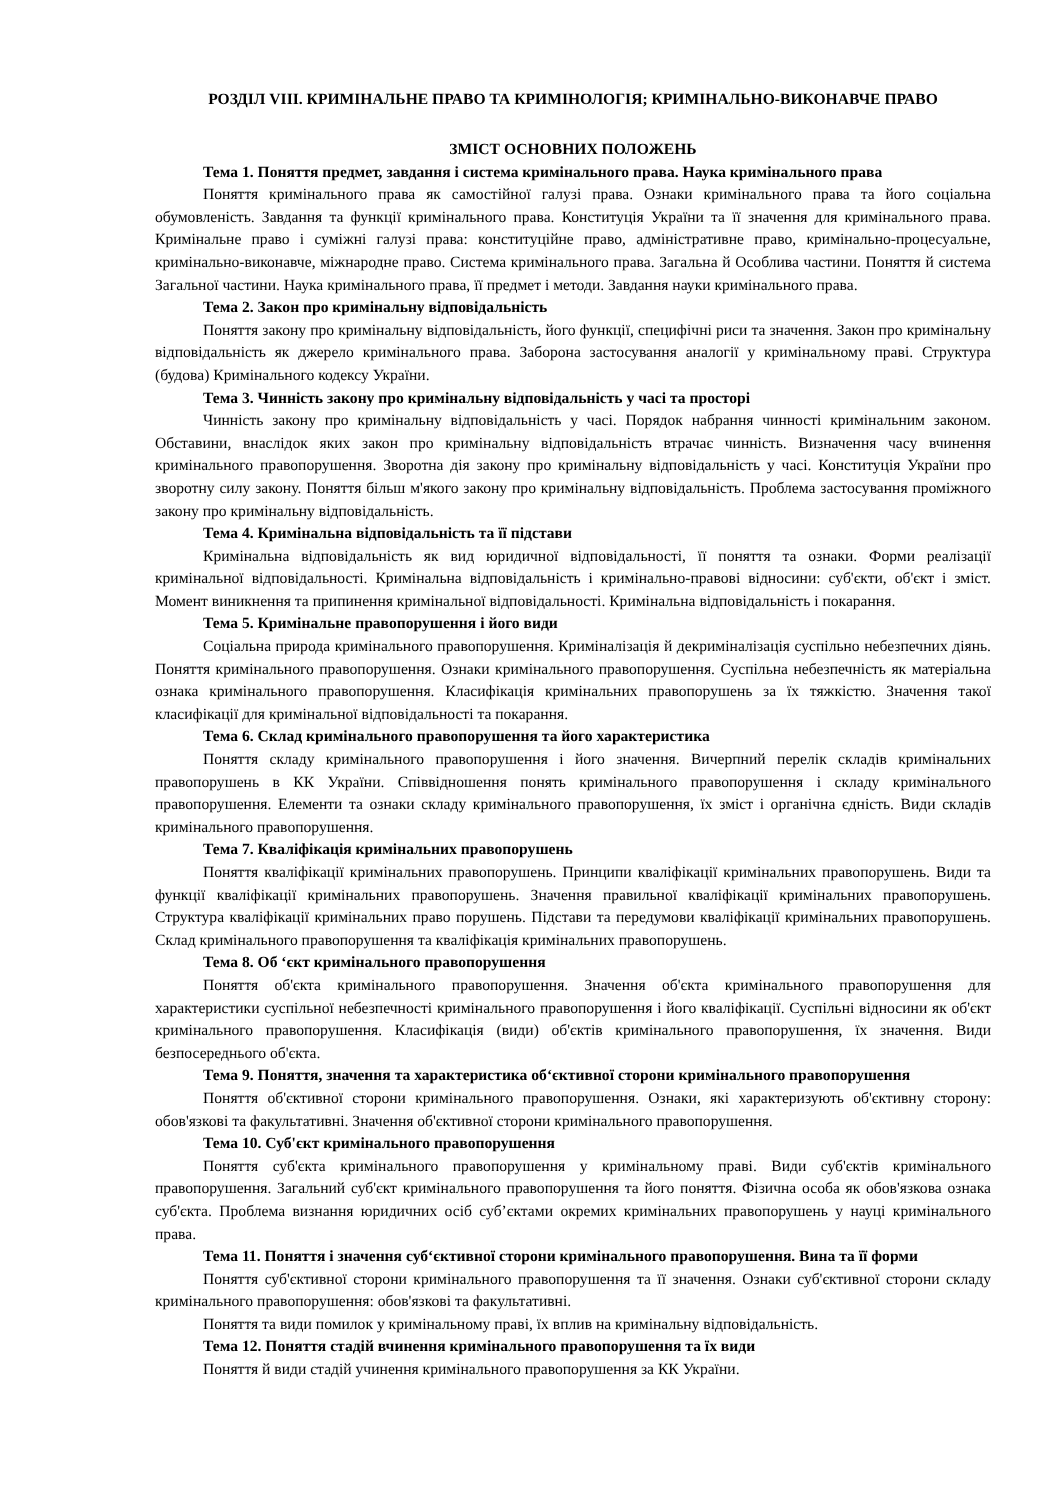РОЗДІЛ VIII. КРИМІНАЛЬНЕ ПРАВО ТА КРИМІНОЛОГІЯ; КРИМІНАЛЬНО-ВИКОНАВЧЕ ПРАВО
ЗМІСТ ОСНОВНИХ ПОЛОЖЕНЬ
Тема 1. Поняття предмет, завдання і система кримінального права. Наука кримінального права
Поняття кримінального права як самостійної галузі права. Ознаки кримінального права та його соціальна обумовленість. Завдання та функції кримінального права. Конституція України та її значення для кримінального права. Кримінальне право і суміжні галузі права: конституційне право, адміністративне право, кримінально-процесуальне, кримінально-виконавче, міжнародне право. Система кримінального права. Загальна й Особлива частини. Поняття й система Загальної частини. Наука кримінального права, її предмет і методи. Завдання науки кримінального права.
Тема 2. Закон про кримінальну відповідальність
Поняття закону про кримінальну відповідальність, його функції, специфічні риси та значення. Закон про кримінальну відповідальність як джерело кримінального права. Заборона застосування аналогії у кримінальному праві. Структура (будова) Кримінального кодексу України.
Тема 3. Чинність закону про кримінальну відповідальність у часі та просторі
Чинність закону про кримінальну відповідальність у часі. Порядок набрання чинності кримінальним законом. Обставини, внаслідок яких закон про кримінальну відповідальність втрачає чинність. Визначення часу вчинення кримінального правопорушення. Зворотна дія закону про кримінальну відповідальність у часі. Конституція України про зворотну силу закону. Поняття більш м'якого закону про кримінальну відповідальність. Проблема застосування проміжного закону про кримінальну відповідальність.
Тема 4. Кримінальна відповідальність та її підстави
Кримінальна відповідальність як вид юридичної відповідальності, її поняття та ознаки. Форми реалізації кримінальної відповідальності. Кримінальна відповідальність і кримінально-правові відносини: суб'єкти, об'єкт і зміст. Момент виникнення та припинення кримінальної відповідальності. Кримінальна відповідальність і покарання.
Тема 5. Кримінальне правопорушення і його види
Соціальна природа кримінального правопорушення. Криміналізація й декриміналізація суспільно небезпечних діянь. Поняття кримінального правопорушення. Ознаки кримінального правопорушення. Суспільна небезпечність як матеріальна ознака кримінального правопорушення. Класифікація кримінальних правопорушень за їх тяжкістю. Значення такої класифікації для кримінальної відповідальності та покарання.
Тема 6. Склад кримінального правопорушення та його характеристика
Поняття складу кримінального правопорушення і його значення. Вичерпний перелік складів кримінальних правопорушень в КК України. Співвідношення понять кримінального правопорушення і складу кримінального правопорушення. Елементи та ознаки складу кримінального правопорушення, їх зміст і органічна єдність. Види складів кримінального правопорушення.
Тема 7. Кваліфікація кримінальних правопорушень
Поняття кваліфікації кримінальних правопорушень. Принципи кваліфікації кримінальних правопорушень. Види та функції кваліфікації кримінальних правопорушень. Значення правильної кваліфікації кримінальних правопорушень. Структура кваліфікації кримінальних право порушень. Підстави та передумови кваліфікації кримінальних правопорушень. Склад кримінального правопорушення та кваліфікація кримінальних правопорушень.
Тема 8. Об ‘єкт кримінального правопорушення
Поняття об'єкта кримінального правопорушення. Значення об'єкта кримінального правопорушення для характеристики суспільної небезпечності кримінального правопорушення і його кваліфікації. Суспільні відносини як об'єкт кримінального правопорушення. Класифікація (види) об'єктів кримінального правопорушення, їх значення. Види безпосереднього об'єкта.
Тема 9. Поняття, значення та характеристика об‘єктивної сторони кримінального правопорушення
Поняття об'єктивної сторони кримінального правопорушення. Ознаки, які характеризують об'єктивну сторону: обов'язкові та факультативні. Значення об'єктивної сторони кримінального правопорушення.
Тема 10. Суб'єкт кримінального правопорушення
Поняття суб'єкта кримінального правопорушення у кримінальному праві. Види суб'єктів кримінального правопорушення. Загальний суб'єкт кримінального правопорушення та його поняття. Фізична особа як обов'язкова ознака суб'єкта. Проблема визнання юридичних осіб суб’єктами окремих кримінальних правопорушень у науці кримінального права.
Тема 11. Поняття і значення суб‘єктивної сторони кримінального правопорушення. Вина та її форми
Поняття суб'єктивної сторони кримінального правопорушення та її значення. Ознаки суб'єктивної сторони складу кримінального правопорушення: обов'язкові та факультативні.
Поняття та види помилок у кримінальному праві, їх вплив на кримінальну відповідальність.
Тема 12. Поняття стадій вчинення кримінального правопорушення та їх види
Поняття й види стадій учинення кримінального правопорушення за КК України.